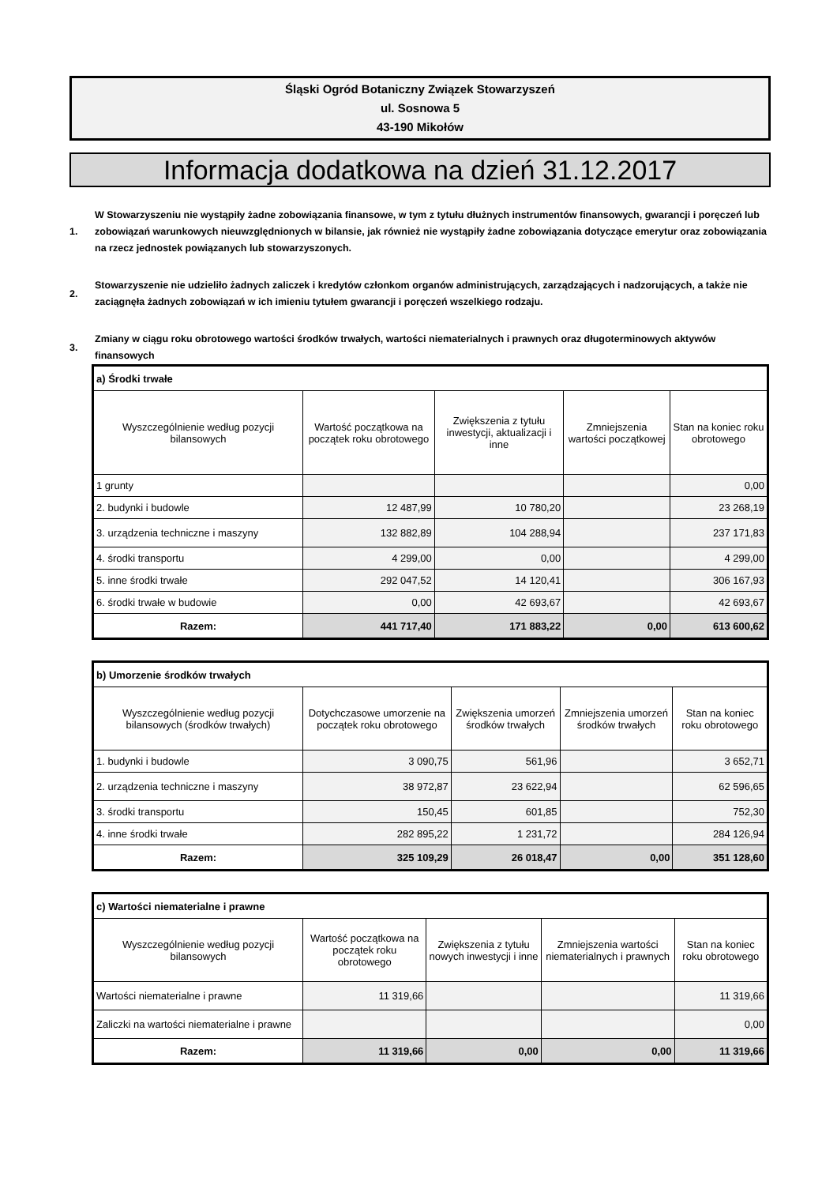Śląski Ogród Botaniczny Związek Stowarzyszeń
ul. Sosnowa 5
43-190 Mikołów
Informacja dodatkowa na dzień 31.12.2017
1.
W Stowarzyszeniu nie wystąpiły żadne zobowiązania finansowe, w tym z tytułu dłużnych instrumentów finansowych, gwarancji i poręczeń lub zobowiązań warunkowych nieuwzględnionych w bilansie, jak również nie wystąpiły żadne zobowiązania dotyczące emerytur oraz zobowiązania na rzecz jednostek powiązanych lub stowarzyszonych.
2.
Stowarzyszenie nie udzieliło żadnych zaliczek i kredytów członkom organów administrujących, zarządzających i nadzorujących, a także nie zaciągnęła żadnych zobowiązań w ich imieniu tytułem gwarancji i poręczeń wszelkiego rodzaju.
3.
Zmiany w ciągu roku obrotowego wartości środków trwałych, wartości niematerialnych i prawnych oraz długoterminowych aktywów finansowych
| a) Środki trwałe | | | | |
| Wyszczególnienie według pozycji bilansowych | Wartość początkowa na początek roku obrotowego | Zwiększenia z tytułu inwestycji, aktualizacji i inne | Zmniejszenia wartości początkowej | Stan na koniec roku obrotowego |
| 1 grunty | | | | 0,00 |
| 2. budynki i budowle | 12 487,99 | 10 780,20 | | 23 268,19 |
| 3. urządzenia techniczne i maszyny | 132 882,89 | 104 288,94 | | 237 171,83 |
| 4. środki transportu | 4 299,00 | 0,00 | | 4 299,00 |
| 5. inne środki trwałe | 292 047,52 | 14 120,41 | | 306 167,93 |
| 6. środki trwałe w budowie | 0,00 | 42 693,67 | | 42 693,67 |
| Razem: | 441 717,40 | 171 883,22 | 0,00 | 613 600,62 |
| b) Umorzenie środków trwałych | | | | |
| Wyszczególnienie według pozycji bilansowych (środków trwałych) | Dotychczasowe umorzenie na początek roku obrotowego | Zwiększenia umorzeń środków trwałych | Zmniejszenia umorzeń środków trwałych | Stan na koniec roku obrotowego |
| 1. budynki i budowle | 3 090,75 | 561,96 | | 3 652,71 |
| 2. urządzenia techniczne i maszyny | 38 972,87 | 23 622,94 | | 62 596,65 |
| 3. środki transportu | 150,45 | 601,85 | | 752,30 |
| 4. inne środki trwałe | 282 895,22 | 1 231,72 | | 284 126,94 |
| Razem: | 325 109,29 | 26 018,47 | 0,00 | 351 128,60 |
| c) Wartości niematerialne i prawne | | | | |
| Wyszczególnienie według pozycji bilansowych | Wartość początkowa na początek roku obrotowego | Zwiększenia z tytułu nowych inwestycji i inne | Zmniejszenia wartości niematerialnych i prawnych | Stan na koniec roku obrotowego |
| Wartości niematerialne i prawne | 11 319,66 | | | 11 319,66 |
| Zaliczki na wartości niematerialne i prawne | | | | 0,00 |
| Razem: | 11 319,66 | 0,00 | 0,00 | 11 319,66 |